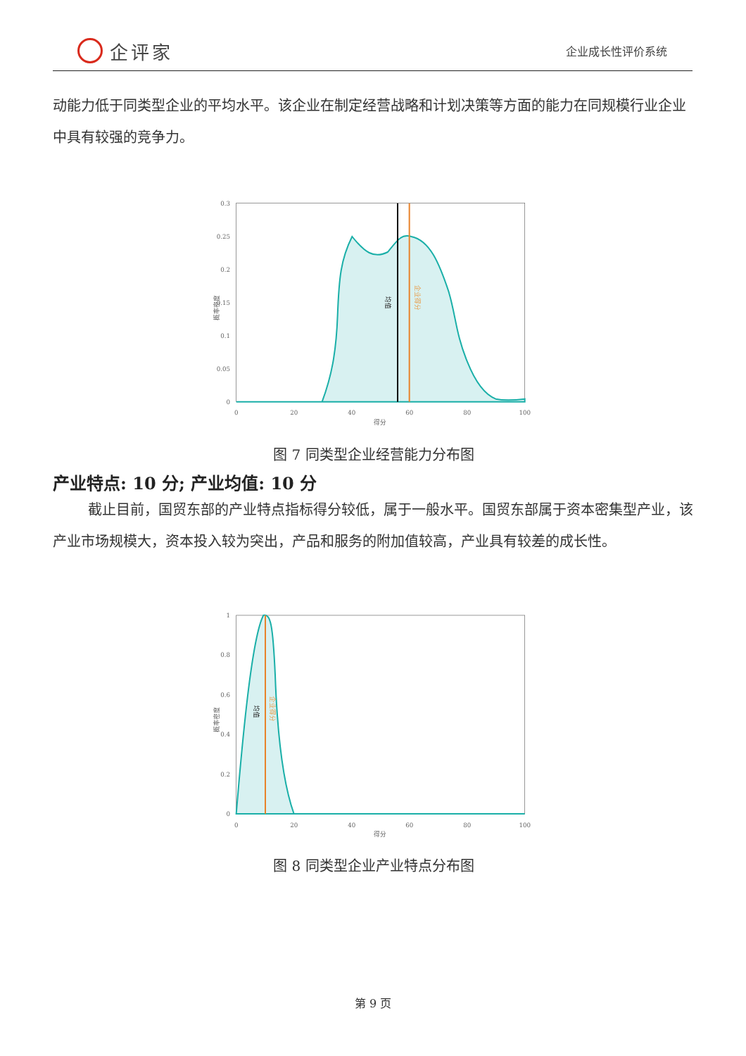企评家
企业成长性评价系统
动能力低于同类型企业的平均水平。该企业在制定经营战略和计划决策等方面的能力在同规模行业企业中具有较强的竞争力。
均值
企业得分
0.3
0.25
0.2
0.15
0.1
0.05
0
0
20
40
60
80
100
得分
概率密度
图 7 同类型企业经营能力分布图
产业特点: 10 分; 产业均值: 10 分
截止目前，国贸东部的产业特点指标得分较低，属于一般水平。国贸东部属于资本密集型产业，该产业市场规模大，资本投入较为突出，产品和服务的附加值较高，产业具有较差的成长性。
均值
企业得分
1
0.8
0.6
0.4
0.2
0
0
20
40
60
80
100
得分
概率密度
图 8 同类型企业产业特点分布图
第 9 页